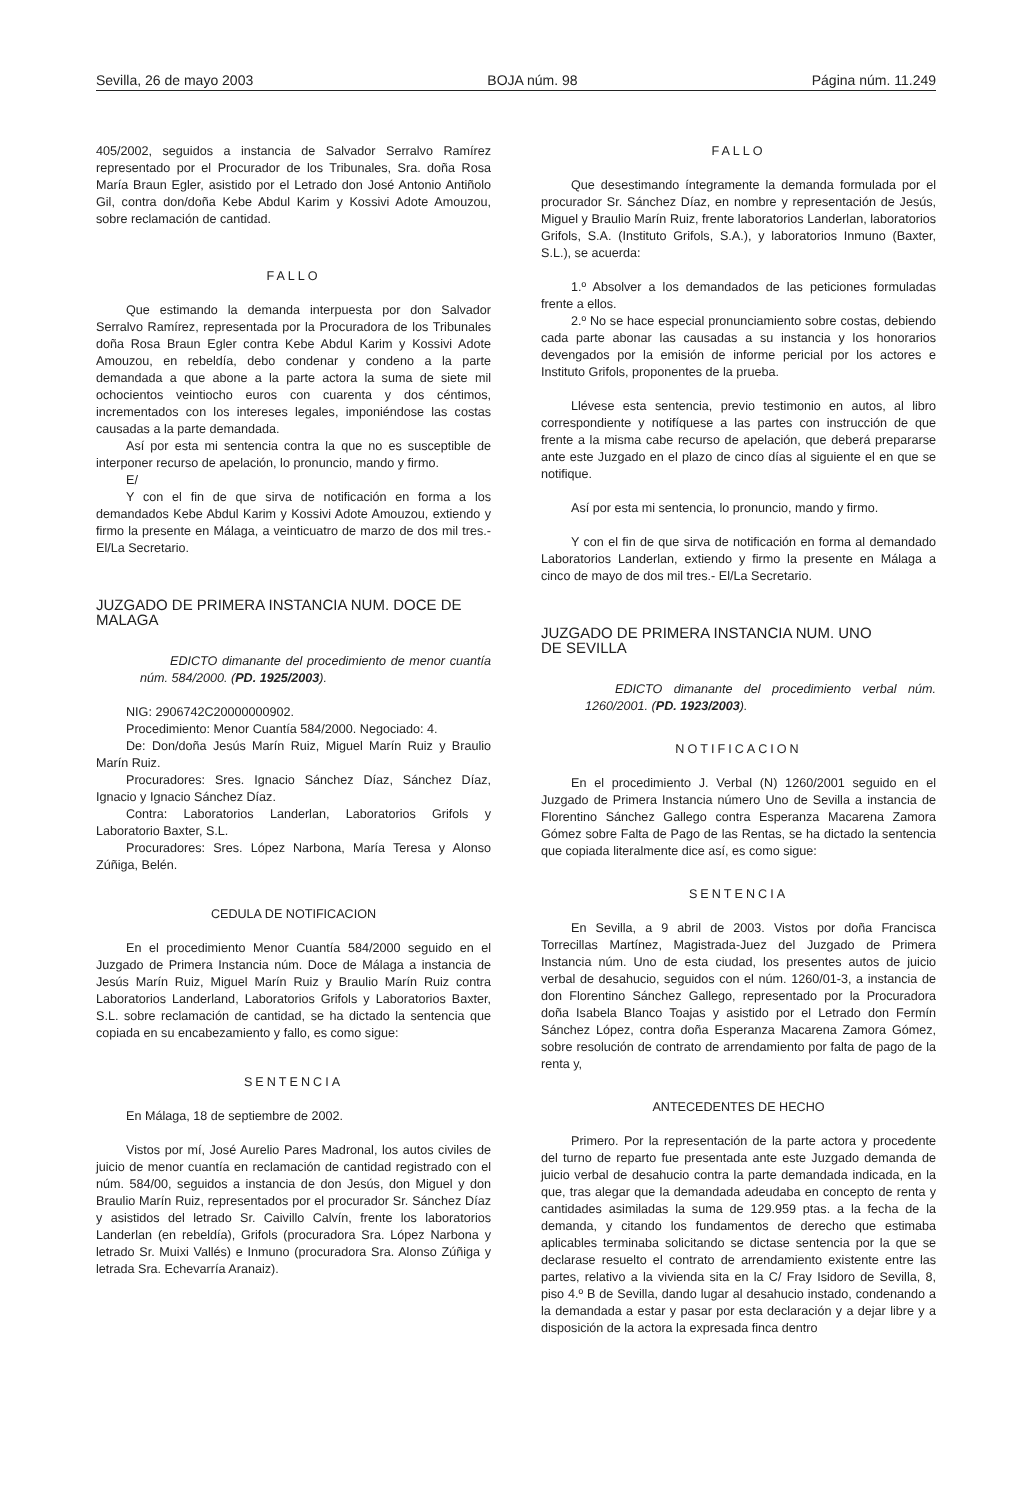Sevilla, 26 de mayo 2003 BOJA núm. 98 Página núm. 11.249
405/2002, seguidos a instancia de Salvador Serralvo Ramírez representado por el Procurador de los Tribunales, Sra. doña Rosa María Braun Egler, asistido por el Letrado don José Antonio Antiñolo Gil, contra don/doña Kebe Abdul Karim y Kossivi Adote Amouzou, sobre reclamación de cantidad.
FALLO
Que estimando la demanda interpuesta por don Salvador Serralvo Ramírez, representada por la Procuradora de los Tribunales doña Rosa Braun Egler contra Kebe Abdul Karim y Kossivi Adote Amouzou, en rebeldía, debo condenar y condeno a la parte demandada a que abone a la parte actora la suma de siete mil ochocientos veintiocho euros con cuarenta y dos céntimos, incrementados con los intereses legales, imponiéndose las costas causadas a la parte demandada.
Así por esta mi sentencia contra la que no es susceptible de interponer recurso de apelación, lo pronuncio, mando y firmo.
E/
Y con el fin de que sirva de notificación en forma a los demandados Kebe Abdul Karim y Kossivi Adote Amouzou, extiendo y firmo la presente en Málaga, a veinticuatro de marzo de dos mil tres.- El/La Secretario.
JUZGADO DE PRIMERA INSTANCIA NUM. DOCE DE MALAGA
EDICTO dimanante del procedimiento de menor cuantía núm. 584/2000. (PD. 1925/2003).
NIG: 2906742C20000000902.
Procedimiento: Menor Cuantía 584/2000. Negociado: 4.
De: Don/doña Jesús Marín Ruiz, Miguel Marín Ruiz y Braulio Marín Ruiz.
Procuradores: Sres. Ignacio Sánchez Díaz, Sánchez Díaz, Ignacio y Ignacio Sánchez Díaz.
Contra: Laboratorios Landerlan, Laboratorios Grifols y Laboratorio Baxter, S.L.
Procuradores: Sres. López Narbona, María Teresa y Alonso Zúñiga, Belén.
CEDULA DE NOTIFICACION
En el procedimiento Menor Cuantía 584/2000 seguido en el Juzgado de Primera Instancia núm. Doce de Málaga a instancia de Jesús Marín Ruiz, Miguel Marín Ruiz y Braulio Marín Ruiz contra Laboratorios Landerland, Laboratorios Grifols y Laboratorios Baxter, S.L. sobre reclamación de cantidad, se ha dictado la sentencia que copiada en su encabezamiento y fallo, es como sigue:
SENTENCIA
En Málaga, 18 de septiembre de 2002.
Vistos por mí, José Aurelio Pares Madronal, los autos civiles de juicio de menor cuantía en reclamación de cantidad registrado con el núm. 584/00, seguidos a instancia de don Jesús, don Miguel y don Braulio Marín Ruiz, representados por el procurador Sr. Sánchez Díaz y asistidos del letrado Sr. Caivillo Calvín, frente los laboratorios Landerlan (en rebeldía), Grifols (procuradora Sra. López Narbona y letrado Sr. Muixi Vallés) e Inmuno (procuradora Sra. Alonso Zúñiga y letrada Sra. Echevarría Aranaiz).
FALLO
Que desestimando íntegramente la demanda formulada por el procurador Sr. Sánchez Díaz, en nombre y representación de Jesús, Miguel y Braulio Marín Ruiz, frente laboratorios Landerlan, laboratorios Grifols, S.A. (Instituto Grifols, S.A.), y laboratorios Inmuno (Baxter, S.L.), se acuerda:
1.º Absolver a los demandados de las peticiones formuladas frente a ellos.
2.º No se hace especial pronunciamiento sobre costas, debiendo cada parte abonar las causadas a su instancia y los honorarios devengados por la emisión de informe pericial por los actores e Instituto Grifols, proponentes de la prueba.
Llévese esta sentencia, previo testimonio en autos, al libro correspondiente y notifíquese a las partes con instrucción de que frente a la misma cabe recurso de apelación, que deberá prepararse ante este Juzgado en el plazo de cinco días al siguiente el en que se notifique.
Así por esta mi sentencia, lo pronuncio, mando y firmo.
Y con el fin de que sirva de notificación en forma al demandado Laboratorios Landerlan, extiendo y firmo la presente en Málaga a cinco de mayo de dos mil tres.- El/La Secretario.
JUZGADO DE PRIMERA INSTANCIA NUM. UNO
DE SEVILLA
EDICTO dimanante del procedimiento verbal núm. 1260/2001. (PD. 1923/2003).
NOTIFICACION
En el procedimiento J. Verbal (N) 1260/2001 seguido en el Juzgado de Primera Instancia número Uno de Sevilla a instancia de Florentino Sánchez Gallego contra Esperanza Macarena Zamora Gómez sobre Falta de Pago de las Rentas, se ha dictado la sentencia que copiada literalmente dice así, es como sigue:
SENTENCIA
En Sevilla, a 9 abril de 2003. Vistos por doña Francisca Torrecillas Martínez, Magistrada-Juez del Juzgado de Primera Instancia núm. Uno de esta ciudad, los presentes autos de juicio verbal de desahucio, seguidos con el núm. 1260/01-3, a instancia de don Florentino Sánchez Gallego, representado por la Procuradora doña Isabela Blanco Toajas y asistido por el Letrado don Fermín Sánchez López, contra doña Esperanza Macarena Zamora Gómez, sobre resolución de contrato de arrendamiento por falta de pago de la renta y,
ANTECEDENTES DE HECHO
Primero. Por la representación de la parte actora y procedente del turno de reparto fue presentada ante este Juzgado demanda de juicio verbal de desahucio contra la parte demandada indicada, en la que, tras alegar que la demandada adeudaba en concepto de renta y cantidades asimiladas la suma de 129.959 ptas. a la fecha de la demanda, y citando los fundamentos de derecho que estimaba aplicables terminaba solicitando se dictase sentencia por la que se declarase resuelto el contrato de arrendamiento existente entre las partes, relativo a la vivienda sita en la C/ Fray Isidoro de Sevilla, 8, piso 4.º B de Sevilla, dando lugar al desahucio instado, condenando a la demandada a estar y pasar por esta declaración y a dejar libre y a disposición de la actora la expresada finca dentro